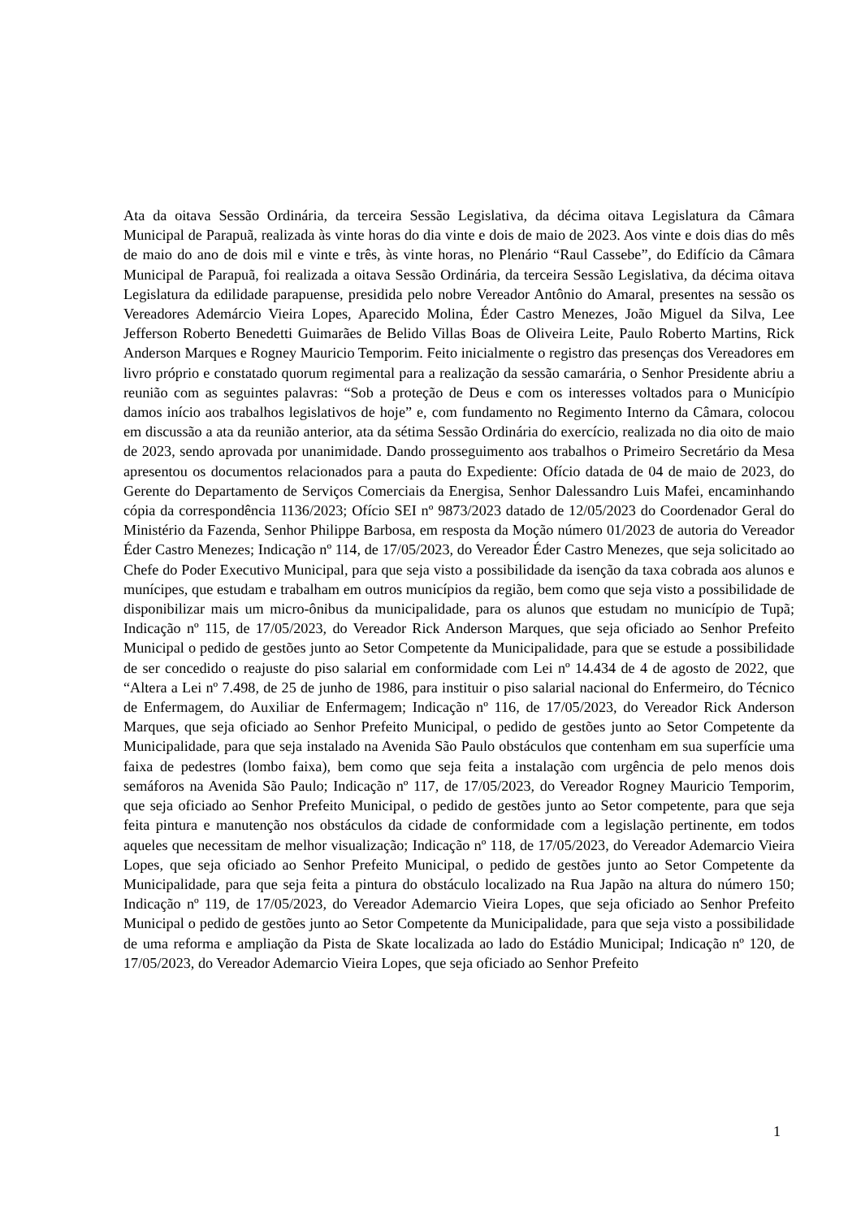Ata da oitava Sessão Ordinária, da terceira Sessão Legislativa, da décima oitava Legislatura da Câmara Municipal de Parapuã, realizada às vinte horas do dia vinte e dois de maio de 2023. Aos vinte e dois dias do mês de maio do ano de dois mil e vinte e três, às vinte horas, no Plenário “Raul Cassebe”, do Edifício da Câmara Municipal de Parapuã, foi realizada a oitava Sessão Ordinária, da terceira Sessão Legislativa, da décima oitava Legislatura da edilidade parapuense, presidida pelo nobre Vereador Antônio do Amaral, presentes na sessão os Vereadores Ademárcio Vieira Lopes, Aparecido Molina, Éder Castro Menezes, João Miguel da Silva, Lee Jefferson Roberto Benedetti Guimarães de Belido Villas Boas de Oliveira Leite, Paulo Roberto Martins, Rick Anderson Marques e Rogney Mauricio Temporim. Feito inicialmente o registro das presenças dos Vereadores em livro próprio e constatado quorum regimental para a realização da sessão camarária, o Senhor Presidente abriu a reunião com as seguintes palavras: “Sob a proteção de Deus e com os interesses voltados para o Município damos início aos trabalhos legislativos de hoje” e, com fundamento no Regimento Interno da Câmara, colocou em discussão a ata da reunião anterior, ata da sétima Sessão Ordinária do exercício, realizada no dia oito de maio de 2023, sendo aprovada por unanimidade. Dando prosseguimento aos trabalhos o Primeiro Secretário da Mesa apresentou os documentos relacionados para a pauta do Expediente: Ofício datada de 04 de maio de 2023, do Gerente do Departamento de Serviços Comerciais da Energisa, Senhor Dalessandro Luis Mafei, encaminhando cópia da correspondência 1136/2023; Ofício SEI nº 9873/2023 datado de 12/05/2023 do Coordenador Geral do Ministério da Fazenda, Senhor Philippe Barbosa, em resposta da Moção número 01/2023 de autoria do Vereador Éder Castro Menezes; Indicação nº 114, de 17/05/2023, do Vereador Éder Castro Menezes, que seja solicitado ao Chefe do Poder Executivo Municipal, para que seja visto a possibilidade da isenção da taxa cobrada aos alunos e munícipes, que estudam e trabalham em outros municípios da região, bem como que seja visto a possibilidade de disponibilizar mais um micro-ônibus da municipalidade, para os alunos que estudam no município de Tupã; Indicação nº 115, de 17/05/2023, do Vereador Rick Anderson Marques, que seja oficiado ao Senhor Prefeito Municipal o pedido de gestões junto ao Setor Competente da Municipalidade, para que se estude a possibilidade de ser concedido o reajuste do piso salarial em conformidade com Lei nº 14.434 de 4 de agosto de 2022, que “Altera a Lei nº 7.498, de 25 de junho de 1986, para instituir o piso salarial nacional do Enfermeiro, do Técnico de Enfermagem, do Auxiliar de Enfermagem; Indicação nº 116, de 17/05/2023, do Vereador Rick Anderson Marques, que seja oficiado ao Senhor Prefeito Municipal, o pedido de gestões junto ao Setor Competente da Municipalidade, para que seja instalado na Avenida São Paulo obstáculos que contenham em sua superfície uma faixa de pedestres (lombo faixa), bem como que seja feita a instalação com urgência de pelo menos dois semáforos na Avenida São Paulo; Indicação nº 117, de 17/05/2023, do Vereador Rogney Mauricio Temporim, que seja oficiado ao Senhor Prefeito Municipal, o pedido de gestões junto ao Setor competente, para que seja feita pintura e manutenção nos obstáculos da cidade de conformidade com a legislação pertinente, em todos aqueles que necessitam de melhor visualização; Indicação nº 118, de 17/05/2023, do Vereador Ademarcio Vieira Lopes, que seja oficiado ao Senhor Prefeito Municipal, o pedido de gestões junto ao Setor Competente da Municipalidade, para que seja feita a pintura do obstáculo localizado na Rua Japão na altura do número 150; Indicação nº 119, de 17/05/2023, do Vereador Ademarcio Vieira Lopes, que seja oficiado ao Senhor Prefeito Municipal o pedido de gestões junto ao Setor Competente da Municipalidade, para que seja visto a possibilidade de uma reforma e ampliação da Pista de Skate localizada ao lado do Estádio Municipal; Indicação nº 120, de 17/05/2023, do Vereador Ademarcio Vieira Lopes, que seja oficiado ao Senhor Prefeito
1